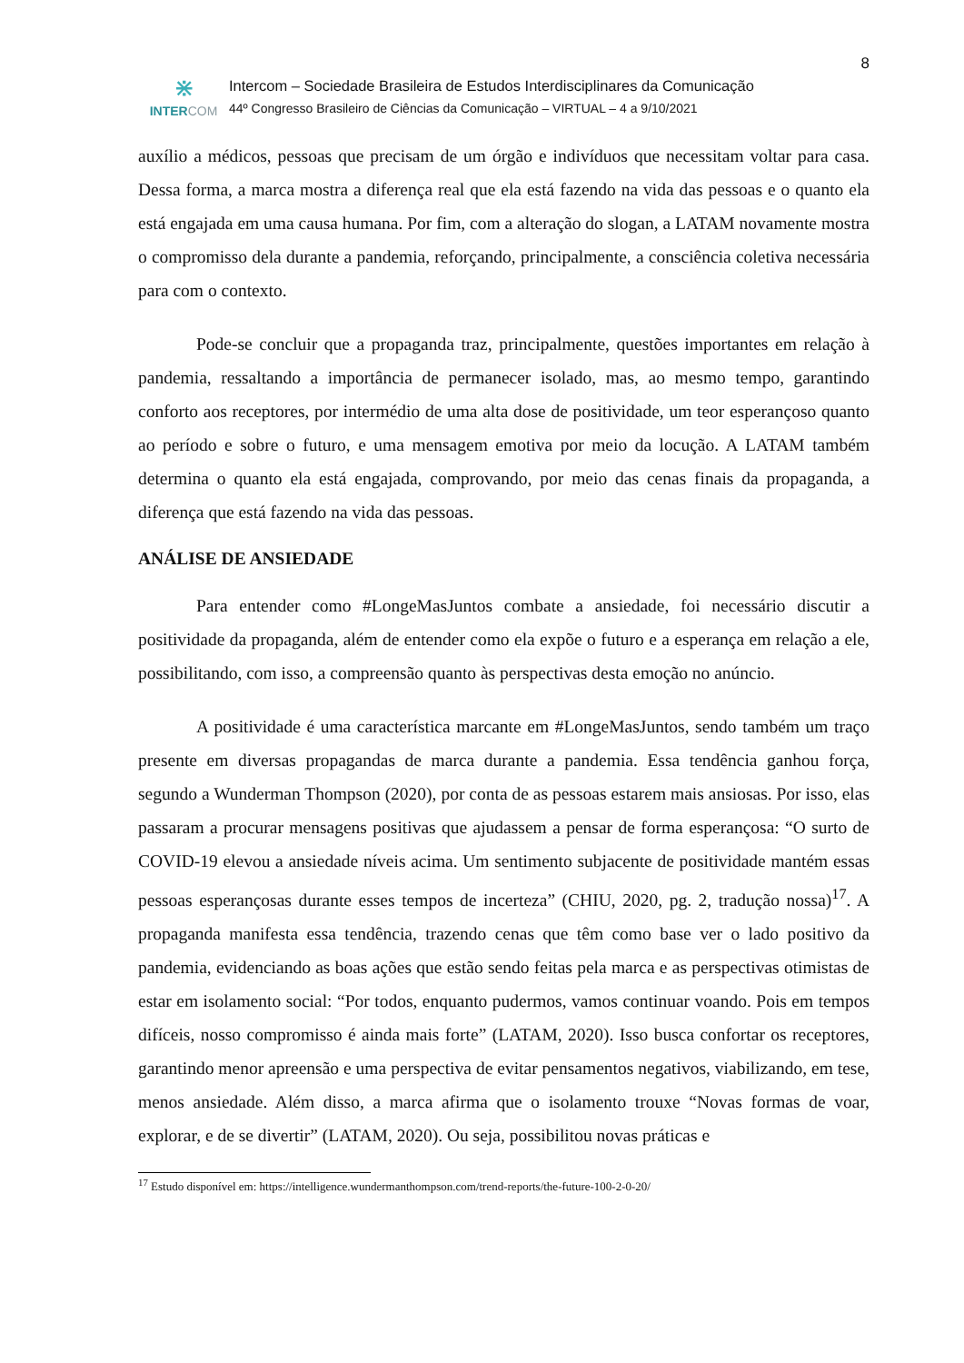8
⋇
INTER COM
Intercom – Sociedade Brasileira de Estudos Interdisciplinares da Comunicação
44º Congresso Brasileiro de Ciências da Comunicação – VIRTUAL – 4 a 9/10/2021
auxílio a médicos, pessoas que precisam de um órgão e indivíduos que necessitam voltar para casa. Dessa forma, a marca mostra a diferença real que ela está fazendo na vida das pessoas e o quanto ela está engajada em uma causa humana. Por fim, com a alteração do slogan, a LATAM novamente mostra o compromisso dela durante a pandemia, reforçando, principalmente, a consciência coletiva necessária para com o contexto.
Pode-se concluir que a propaganda traz, principalmente, questões importantes em relação à pandemia, ressaltando a importância de permanecer isolado, mas, ao mesmo tempo, garantindo conforto aos receptores, por intermédio de uma alta dose de positividade, um teor esperançoso quanto ao período e sobre o futuro, e uma mensagem emotiva por meio da locução. A LATAM também determina o quanto ela está engajada, comprovando, por meio das cenas finais da propaganda, a diferença que está fazendo na vida das pessoas.
ANÁLISE DE ANSIEDADE
Para entender como #LongeMasJuntos combate a ansiedade, foi necessário discutir a positividade da propaganda, além de entender como ela expõe o futuro e a esperança em relação a ele, possibilitando, com isso, a compreensão quanto às perspectivas desta emoção no anúncio.
A positividade é uma característica marcante em #LongeMasJuntos, sendo também um traço presente em diversas propagandas de marca durante a pandemia. Essa tendência ganhou força, segundo a Wunderman Thompson (2020), por conta de as pessoas estarem mais ansiosas. Por isso, elas passaram a procurar mensagens positivas que ajudassem a pensar de forma esperançosa: “O surto de COVID-19 elevou a ansiedade níveis acima. Um sentimento subjacente de positividade mantém essas pessoas esperançosas durante esses tempos de incerteza” (CHIU, 2020, pg. 2, tradução nossa)<sup>17</sup>. A propaganda manifesta essa tendência, trazendo cenas que têm como base ver o lado positivo da pandemia, evidenciando as boas ações que estão sendo feitas pela marca e as perspectivas otimistas de estar em isolamento social: “Por todos, enquanto pudermos, vamos continuar voando. Pois em tempos difíceis, nosso compromisso é ainda mais forte” (LATAM, 2020). Isso busca confortar os receptores, garantindo menor apreensão e uma perspectiva de evitar pensamentos negativos, viabilizando, em tese, menos ansiedade. Além disso, a marca afirma que o isolamento trouxe “Novas formas de voar, explorar, e de se divertir” (LATAM, 2020). Ou seja, possibilitou novas práticas e
<sup>17</sup> Estudo disponível em: https://intelligence.wundermanthompson.com/trend-reports/the-future-100-2-0-20/